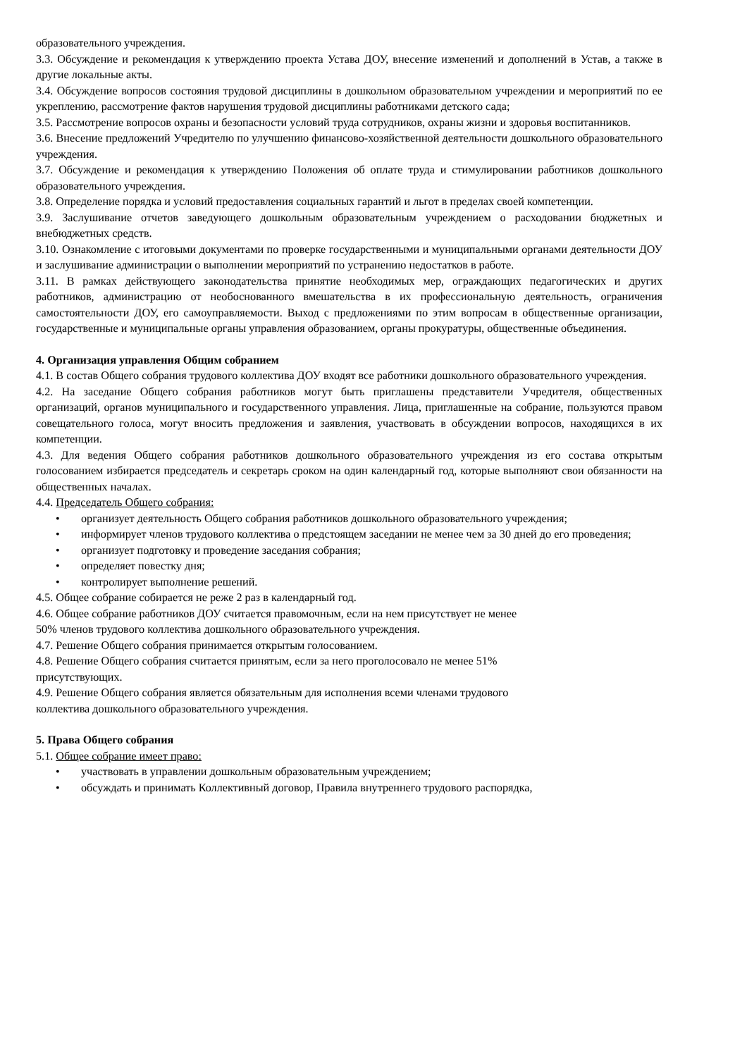образовательного учреждения.
3.3. Обсуждение и рекомендация к утверждению проекта Устава ДОУ, внесение изменений и дополнений в Устав, а также в другие локальные акты.
3.4. Обсуждение вопросов состояния трудовой дисциплины в дошкольном образовательном учреждении и мероприятий по ее укреплению, рассмотрение фактов нарушения трудовой дисциплины работниками детского сада;
3.5. Рассмотрение вопросов охраны и безопасности условий труда сотрудников, охраны жизни и здоровья воспитанников.
3.6. Внесение предложений Учредителю по улучшению финансово-хозяйственной деятельности дошкольного образовательного учреждения.
3.7. Обсуждение и рекомендация к утверждению Положения об оплате труда и стимулировании работников дошкольного образовательного учреждения.
3.8. Определение порядка и условий предоставления социальных гарантий и льгот в пределах своей компетенции.
3.9. Заслушивание отчетов заведующего дошкольным образовательным учреждением о расходовании бюджетных и внебюджетных средств.
3.10. Ознакомление с итоговыми документами по проверке государственными и муниципальными органами деятельности ДОУ и заслушивание администрации о выполнении мероприятий по устранению недостатков в работе.
3.11. В рамках действующего законодательства принятие необходимых мер, ограждающих педагогических и других работников, администрацию от необоснованного вмешательства в их профессиональную деятельность, ограничения самостоятельности ДОУ, его самоуправляемости. Выход с предложениями по этим вопросам в общественные организации, государственные и муниципальные органы управления образованием, органы прокуратуры, общественные объединения.
4. Организация управления Общим собранием
4.1. В состав Общего собрания трудового коллектива ДОУ входят все работники дошкольного образовательного учреждения.
4.2. На заседание Общего собрания работников могут быть приглашены представители Учредителя, общественных организаций, органов муниципального и государственного управления. Лица, приглашенные на собрание, пользуются правом совещательного голоса, могут вносить предложения и заявления, участвовать в обсуждении вопросов, находящихся в их компетенции.
4.3. Для ведения Общего собрания работников дошкольного образовательного учреждения из его состава открытым голосованием избирается председатель и секретарь сроком на один календарный год, которые выполняют свои обязанности на общественных началах.
4.4. Председатель Общего собрания:
• организует деятельность Общего собрания работников дошкольного образовательного учреждения;
• информирует членов трудового коллектива о предстоящем заседании не менее чем за 30 дней до его проведения;
• организует подготовку и проведение заседания собрания;
• определяет повестку дня;
• контролирует выполнение решений.
4.5. Общее собрание собирается не реже 2 раз в календарный год.
4.6. Общее собрание работников ДОУ считается правомочным, если на нем присутствует не менее
50% членов трудового коллектива дошкольного образовательного учреждения.
4.7. Решение Общего собрания принимается открытым голосованием.
4.8. Решение Общего собрания считается принятым, если за него проголосовало не менее 51%
присутствующих.
4.9. Решение Общего собрания является обязательным для исполнения всеми членами трудового
коллектива дошкольного образовательного учреждения.
5. Права Общего собрания
5.1. Общее собрание имеет право:
• участвовать в управлении дошкольным образовательным учреждением;
• обсуждать и принимать Коллективный договор, Правила внутреннего трудового распорядка,